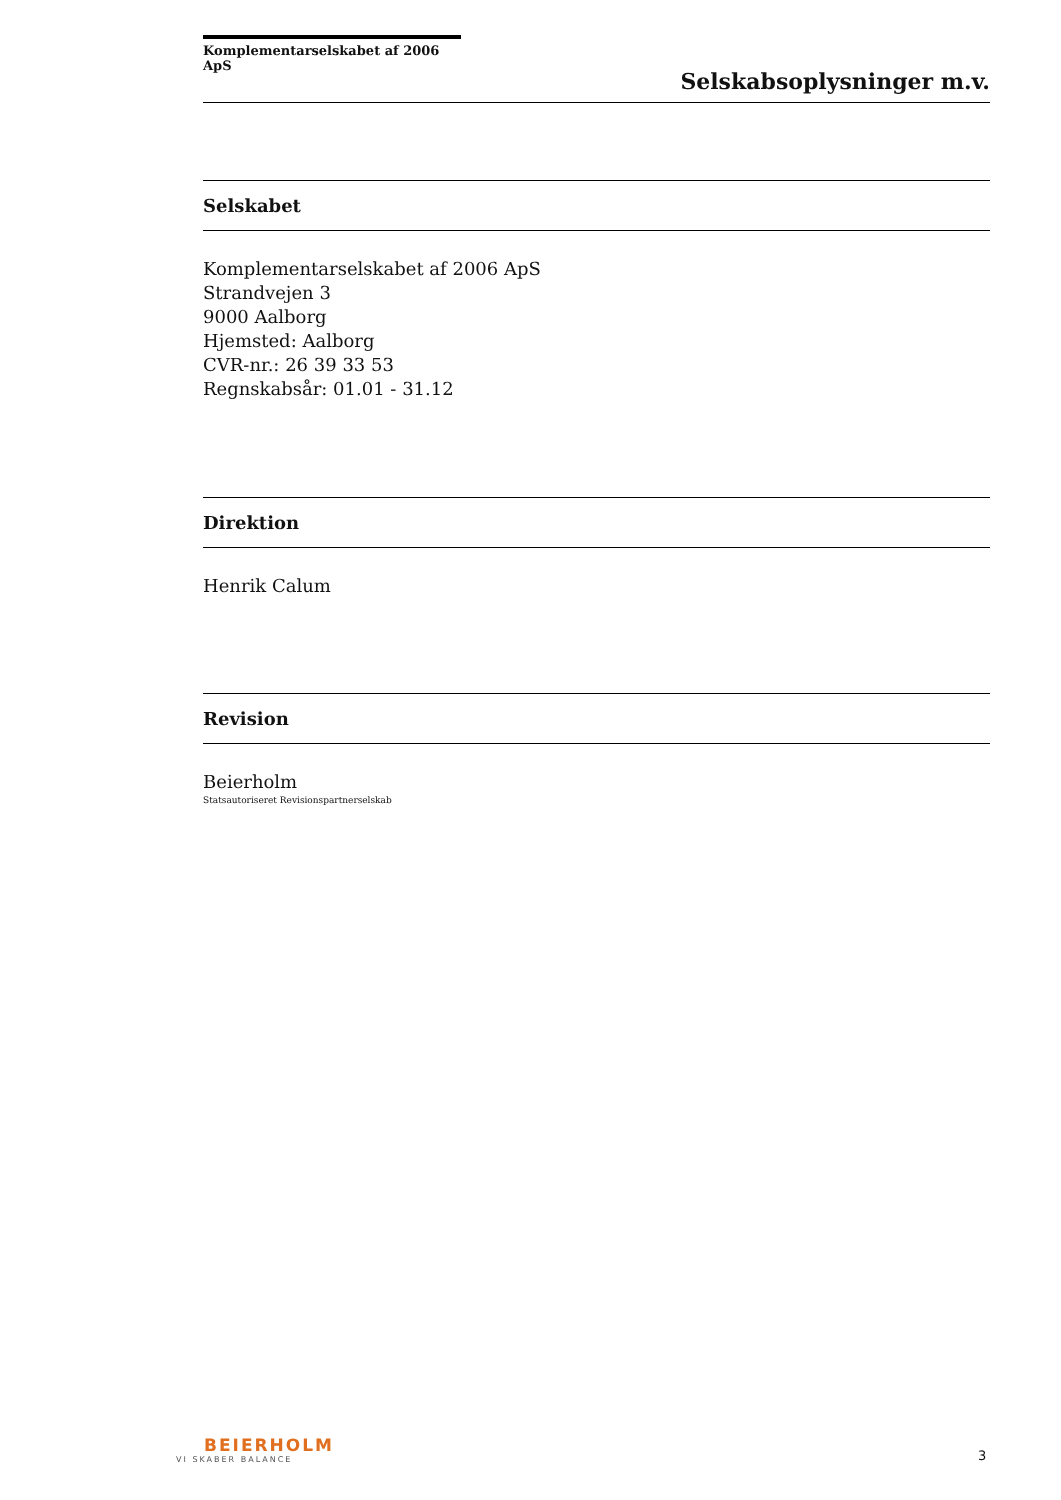Komplementarselskabet af 2006 ApS
Selskabsoplysninger m.v.
Selskabet
Komplementarselskabet af 2006 ApS
Strandvejen 3
9000 Aalborg
Hjemsted: Aalborg
CVR-nr.: 26 39 33 53
Regnskabsår: 01.01 - 31.12
Direktion
Henrik Calum
Revision
Beierholm
Statsautoriseret Revisionspartnerselskab
BEIERHOLM
VI SKABER BALANCE
3